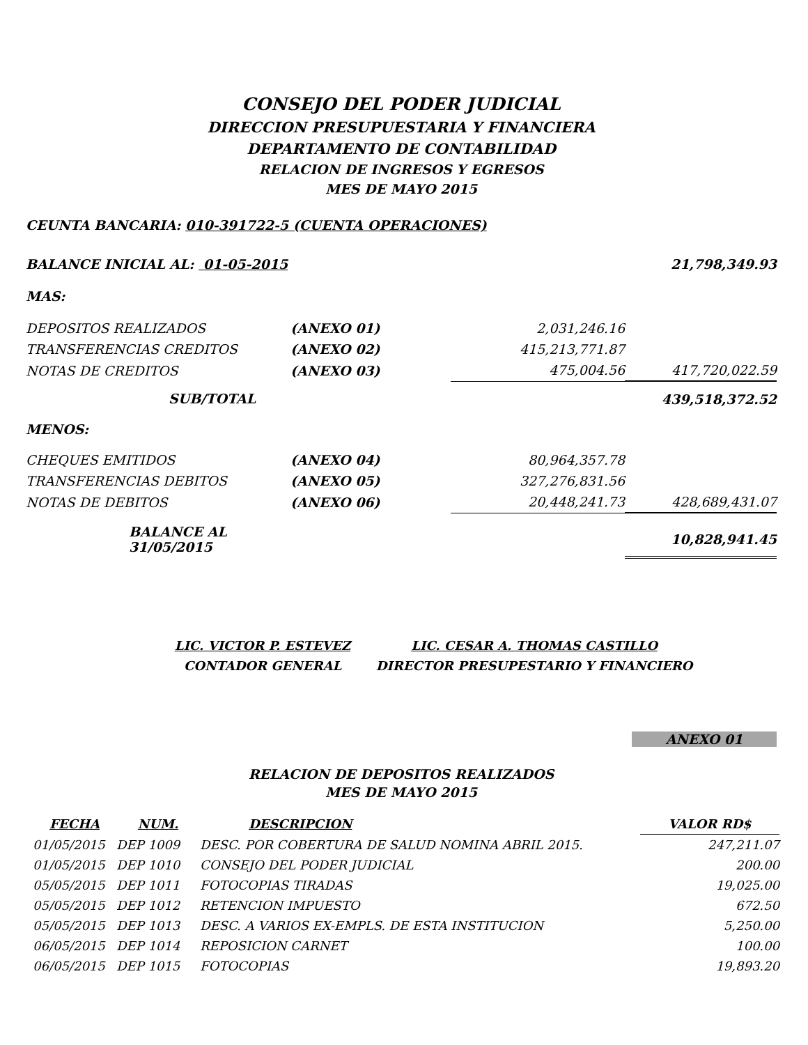CONSEJO DEL PODER JUDICIAL
DIRECCION PRESUPUESTARIA Y FINANCIERA
DEPARTAMENTO DE CONTABILIDAD
RELACION DE INGRESOS Y EGRESOS
MES DE MAYO 2015
CEUNTA BANCARIA: 010-391722-5 (CUENTA OPERACIONES)
| BALANCE INICIAL AL: 01-05-2015 | | | 21,798,349.93 |
| MAS: | | | |
| DEPOSITOS REALIZADOS | (ANEXO 01) | 2,031,246.16 | |
| TRANSFERENCIAS CREDITOS | (ANEXO 02) | 415,213,771.87 | |
| NOTAS DE CREDITOS | (ANEXO 03) | 475,004.56 | 417,720,022.59 |
| SUB/TOTAL | | | 439,518,372.52 |
| MENOS: | | | |
| CHEQUES EMITIDOS | (ANEXO 04) | 80,964,357.78 | |
| TRANSFERENCIAS DEBITOS | (ANEXO 05) | 327,276,831.56 | |
| NOTAS DE DEBITOS | (ANEXO 06) | 20,448,241.73 | 428,689,431.07 |
| BALANCE AL 31/05/2015 | | | 10,828,941.45 |
| LIC. VICTOR P. ESTEVEZ | LIC. CESAR A. THOMAS CASTILLO |
| CONTADOR GENERAL | DIRECTOR PRESUPESTARIO Y FINANCIERO |
ANEXO 01
RELACION DE DEPOSITOS REALIZADOS
MES DE MAYO 2015
| FECHA | NUM. | DESCRIPCION | VALOR RD$ |
| 01/05/2015 | DEP 1009 | DESC. POR COBERTURA DE SALUD NOMINA ABRIL 2015. | 247,211.07 |
| 01/05/2015 | DEP 1010 | CONSEJO DEL PODER JUDICIAL | 200.00 |
| 05/05/2015 | DEP 1011 | FOTOCOPIAS TIRADAS | 19,025.00 |
| 05/05/2015 | DEP 1012 | RETENCION IMPUESTO | 672.50 |
| 05/05/2015 | DEP 1013 | DESC. A VARIOS EX-EMPLS. DE ESTA INSTITUCION | 5,250.00 |
| 06/05/2015 | DEP 1014 | REPOSICION CARNET | 100.00 |
| 06/05/2015 | DEP 1015 | FOTOCOPIAS | 19,893.20 |